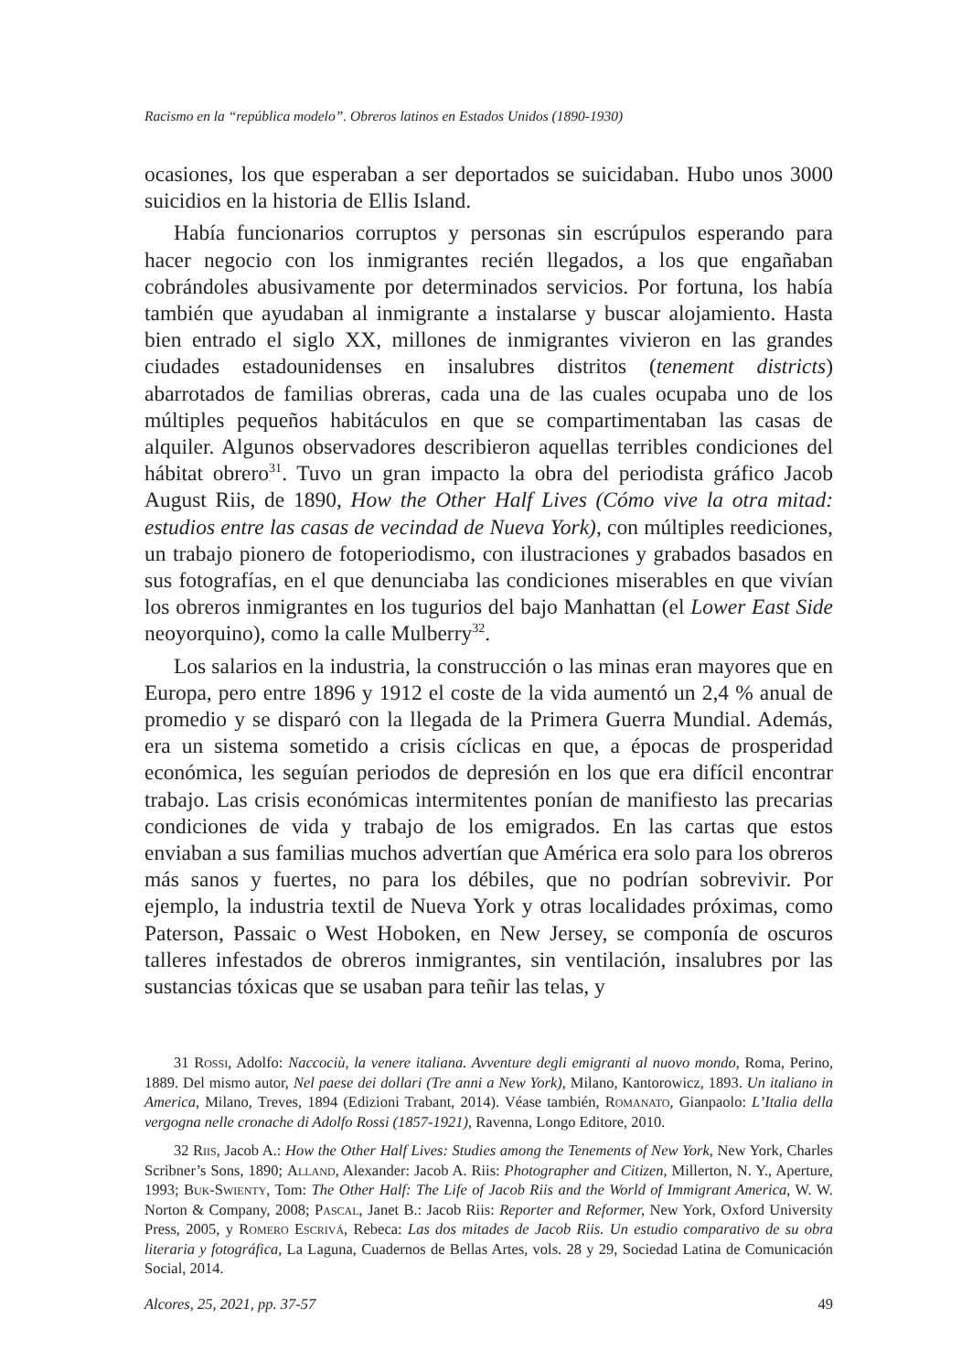Racismo en la “república modelo”. Obreros latinos en Estados Unidos (1890-1930)
ocasiones, los que esperaban a ser deportados se suicidaban. Hubo unos 3000 suicidios en la historia de Ellis Island.
Había funcionarios corruptos y personas sin escrúpulos esperando para hacer negocio con los inmigrantes recién llegados, a los que engañaban cobrándoles abusivamente por determinados servicios. Por fortuna, los había también que ayudaban al inmigrante a instalarse y buscar alojamiento. Hasta bien entrado el siglo XX, millones de inmigrantes vivieron en las grandes ciudades estadounidenses en insalubres distritos (tenement districts) abarrotados de familias obreras, cada una de las cuales ocupaba uno de los múltiples pequeños habitáculos en que se compartimentaban las casas de alquiler. Algunos observadores describieron aquellas terribles condiciones del hábitat obrero<sup>31</sup>. Tuvo un gran impacto la obra del periodista gráfico Jacob August Riis, de 1890, How the Other Half Lives (Cómo vive la otra mitad: estudios entre las casas de vecindad de Nueva York), con múltiples reediciones, un trabajo pionero de fotoperiodismo, con ilustraciones y grabados basados en sus fotografías, en el que denunciaba las condiciones miserables en que vivían los obreros inmigrantes en los tugurios del bajo Manhattan (el Lower East Side neoyorquino), como la calle Mulberry<sup>32</sup>.
Los salarios en la industria, la construcción o las minas eran mayores que en Europa, pero entre 1896 y 1912 el coste de la vida aumentó un 2,4 % anual de promedio y se disparó con la llegada de la Primera Guerra Mundial. Además, era un sistema sometido a crisis cíclicas en que, a épocas de prosperidad económica, les seguían periodos de depresión en los que era difícil encontrar trabajo. Las crisis económicas intermitentes ponían de manifiesto las precarias condiciones de vida y trabajo de los emigrados. En las cartas que estos enviaban a sus familias muchos advertían que América era solo para los obreros más sanos y fuertes, no para los débiles, que no podrían sobrevivir. Por ejemplo, la industria textil de Nueva York y otras localidades próximas, como Paterson, Passaic o West Hoboken, en New Jersey, se componía de oscuros talleres infestados de obreros inmigrantes, sin ventilación, insalubres por las sustancias tóxicas que se usaban para teñir las telas, y
31 Rossi, Adolfo: Naccociù, la venere italiana. Avventure degli emigranti al nuovo mondo, Roma, Perino, 1889. Del mismo autor, Nel paese dei dollari (Tre anni a New York), Milano, Kantorowicz, 1893. Un italiano in America, Milano, Treves, 1894 (Edizioni Trabant, 2014). Véase también, Romanato, Gianpaolo: L’Italia della vergogna nelle cronache di Adolfo Rossi (1857-1921), Ravenna, Longo Editore, 2010.
32 Riis, Jacob A.: How the Other Half Lives: Studies among the Tenements of New York, New York, Charles Scribner’s Sons, 1890; Alland, Alexander: Jacob A. Riis: Photographer and Citizen, Millerton, N. Y., Aperture, 1993; Buk-Swienty, Tom: The Other Half: The Life of Jacob Riis and the World of Immigrant America, W. W. Norton & Company, 2008; Pascal, Janet B.: Jacob Riis: Reporter and Reformer, New York, Oxford University Press, 2005, y Romero Escrivá, Rebeca: Las dos mitades de Jacob Riis. Un estudio comparativo de su obra literaria y fotográfica, La Laguna, Cuadernos de Bellas Artes, vols. 28 y 29, Sociedad Latina de Comunicación Social, 2014.
Alcores, 25, 2021, pp. 37-57 49